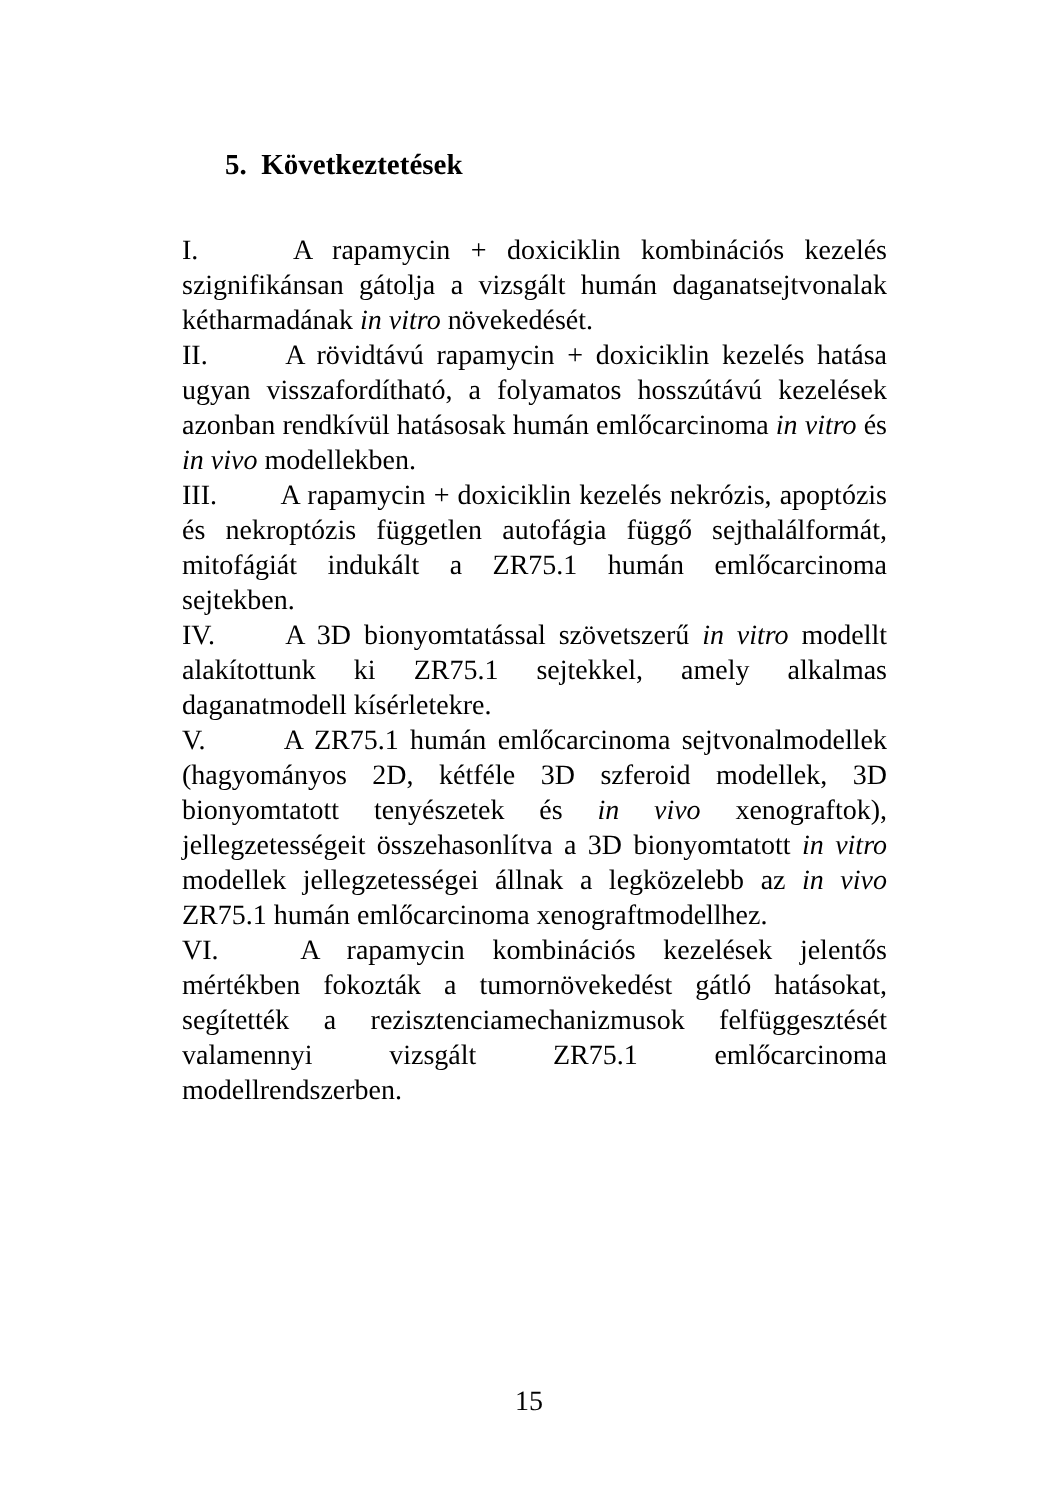5. Következtetések
I. A rapamycin + doxiciklin kombinációs kezelés szignifikánsan gátolja a vizsgált humán daganatsejtvonalak kétharmadának in vitro növekedését.
II. A rövidtávú rapamycin + doxiciklin kezelés hatása ugyan visszafordítható, a folyamatos hosszútávú kezelések azonban rendkívül hatásosak humán emlőcarcinoma in vitro és in vivo modellekben.
III. A rapamycin + doxiciklin kezelés nekrózis, apoptózis és nekroptózis független autofágia függő sejthalálformát, mitofágiát indukált a ZR75.1 humán emlőcarcinoma sejtekben.
IV. A 3D bionyomtatással szövetszerű in vitro modellt alakítottunk ki ZR75.1 sejtekkel, amely alkalmas daganatmodell kísérletekre.
V. A ZR75.1 humán emlőcarcinoma sejtvonalmodellek (hagyományos 2D, kétféle 3D szferoid modellek, 3D bionyomtatott tenyészetek és in vivo xenograftok), jellegzetességeit összehasonlítva a 3D bionyomtatott in vitro modellek jellegzetességei állnak a legközelebb az in vivo ZR75.1 humán emlőcarcinoma xenograftmodellhez.
VI. A rapamycin kombinációs kezelések jelentős mértékben fokozták a tumornövekedést gátló hatásokat, segítették a rezisztenciamechanizmusok felfüggesztését valamennyi vizsgált ZR75.1 emlőcarcinoma modellrendszerben.
15